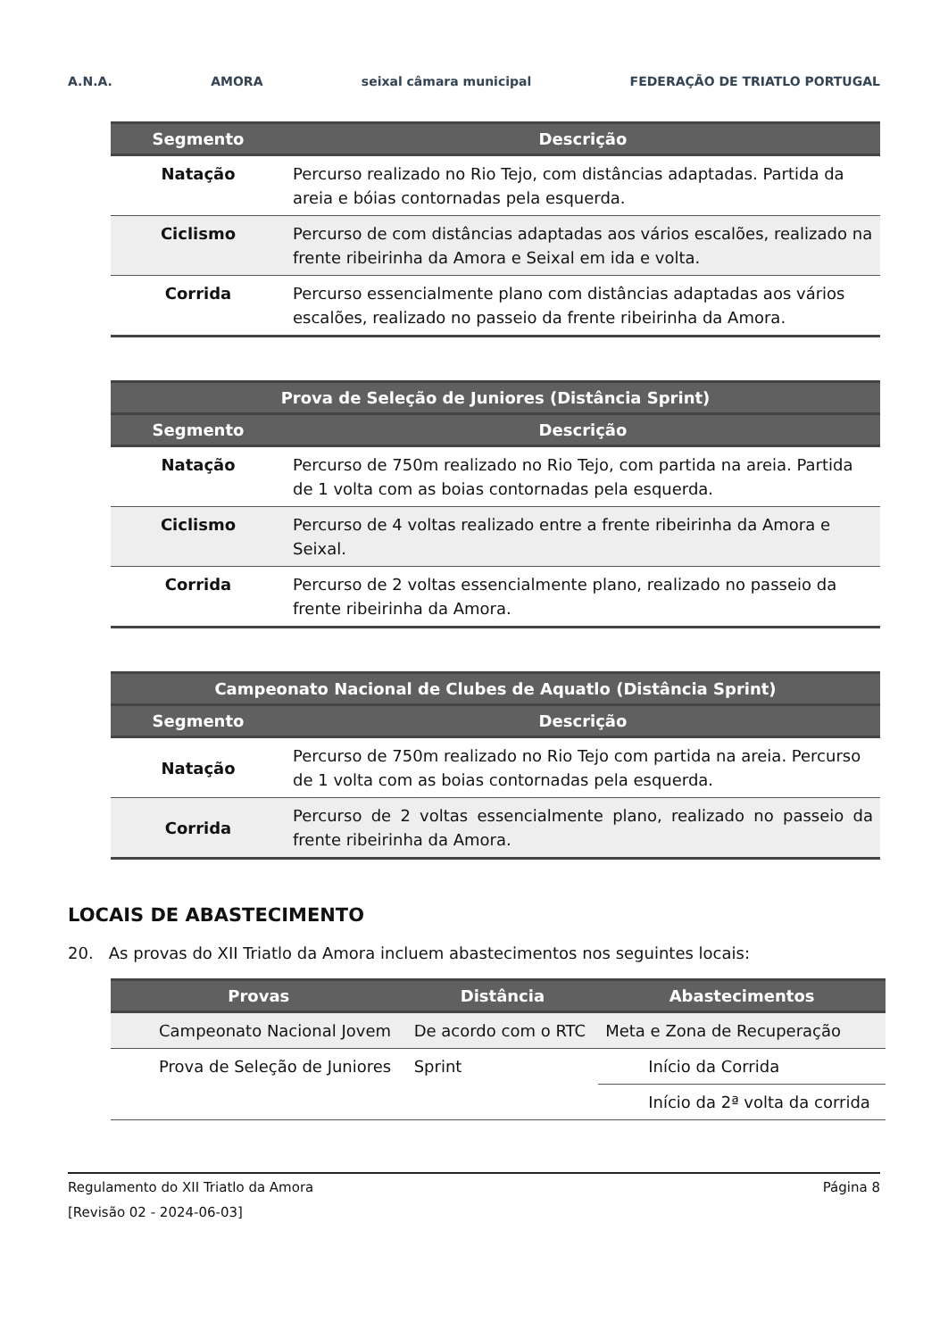A.N.A. AMORA seixal câmara municipal FEDERAÇÃO DE TRIATLO PORTUGAL
| Segmento | Descrição |
| --- | --- |
| Natação | Percurso realizado no Rio Tejo, com distâncias adaptadas. Partida da areia e bóias contornadas pela esquerda. |
| Ciclismo | Percurso de com distâncias adaptadas aos vários escalões, realizado na frente ribeirinha da Amora e Seixal em ida e volta. |
| Corrida | Percurso essencialmente plano com distâncias adaptadas aos vários escalões, realizado no passeio da frente ribeirinha da Amora. |
| Prova de Seleção de Juniores (Distância Sprint) | |
| --- | --- |
| Segmento | Descrição |
| Natação | Percurso de 750m realizado no Rio Tejo, com partida na areia. Partida de 1 volta com as boias contornadas pela esquerda. |
| Ciclismo | Percurso de 4 voltas realizado entre a frente ribeirinha da Amora e Seixal. |
| Corrida | Percurso de 2 voltas essencialmente plano, realizado no passeio da frente ribeirinha da Amora. |
| Campeonato Nacional de Clubes de Aquatlo (Distância Sprint) | |
| --- | --- |
| Segmento | Descrição |
| Natação | Percurso de 750m realizado no Rio Tejo com partida na areia. Percurso de 1 volta com as boias contornadas pela esquerda. |
| Corrida | Percurso de 2 voltas essencialmente plano, realizado no passeio da frente ribeirinha da Amora. |
LOCAIS DE ABASTECIMENTO
20. As provas do XII Triatlo da Amora incluem abastecimentos nos seguintes locais:
| Provas | Distância | Abastecimentos |
| --- | --- | --- |
| Campeonato Nacional Jovem | De acordo com o RTC | Meta e Zona de Recuperação |
| Prova de Seleção de Juniores | Sprint | Início da Corrida |
| | | Início da 2ª volta da corrida |
Regulamento do XII Triatlo da Amora Página 8
[Revisão 02 - 2024-06-03]